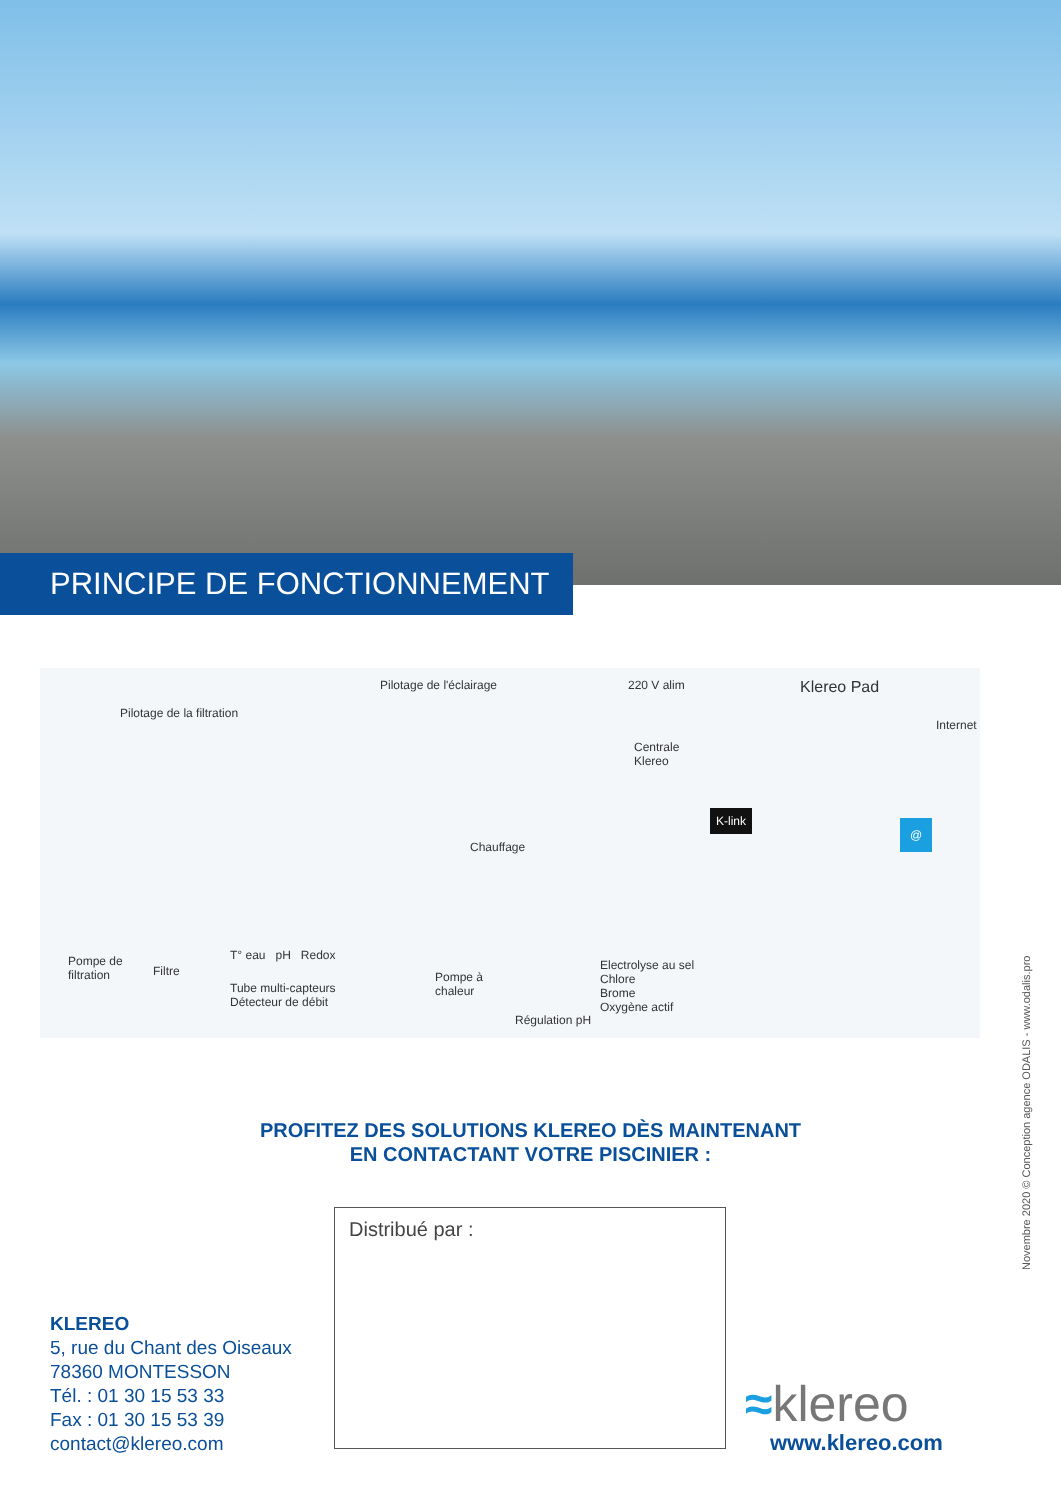PRINCIPE DE FONCTIONNEMENT
Pilotage de l'éclairage 220 V alim Klereo Pad
Pilotage de la filtration
Centrale
Klereo
Internet
Chauffage
K-link
@
Pompe de
filtration Filtre
T° eau pH Redox
Tube multi-capteurs
Détecteur de débit
Pompe à
chaleur
Electrolyse au sel
Chlore
Brome
Oxygène actif
Régulation pH
PROFITEZ DES SOLUTIONS KLEREO DÈS MAINTENANT
EN CONTACTANT VOTRE PISCINIER :
Distribué par :
KLEREO
5, rue du Chant des Oiseaux
78360 MONTESSON
Tél. : 01 30 15 53 33
Fax : 01 30 15 53 39
contact@klereo.com
≈klereo
www.klereo.com
Novembre 2020 © Conception agence ODALIS - www.odalis.pro